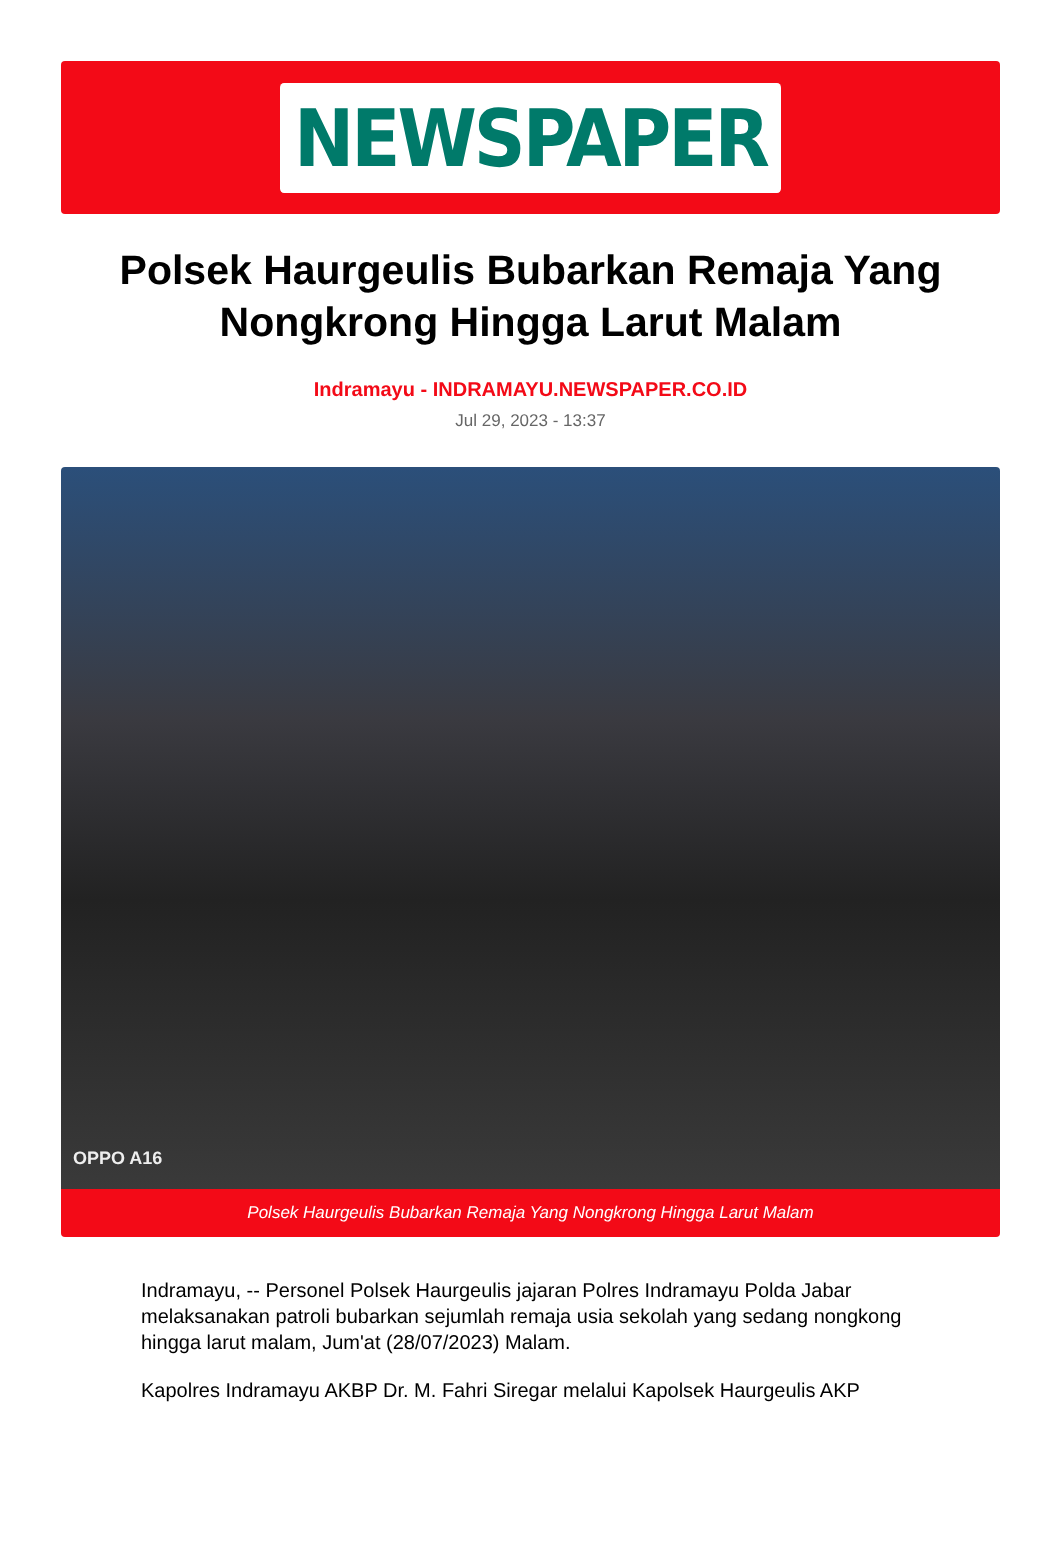NEWSPAPER
Polsek Haurgeulis Bubarkan Remaja Yang Nongkrong Hingga Larut Malam
Indramayu - INDRAMAYU.NEWSPAPER.CO.ID
Jul 29, 2023 - 13:37
OPPO A16
Polsek Haurgeulis Bubarkan Remaja Yang Nongkrong Hingga Larut Malam
Indramayu, -- Personel Polsek Haurgeulis jajaran Polres Indramayu Polda Jabar melaksanakan patroli bubarkan sejumlah remaja usia sekolah yang sedang nongkong hingga larut malam, Jum'at (28/07/2023) Malam.
Kapolres Indramayu AKBP Dr. M. Fahri Siregar melalui Kapolsek Haurgeulis AKP